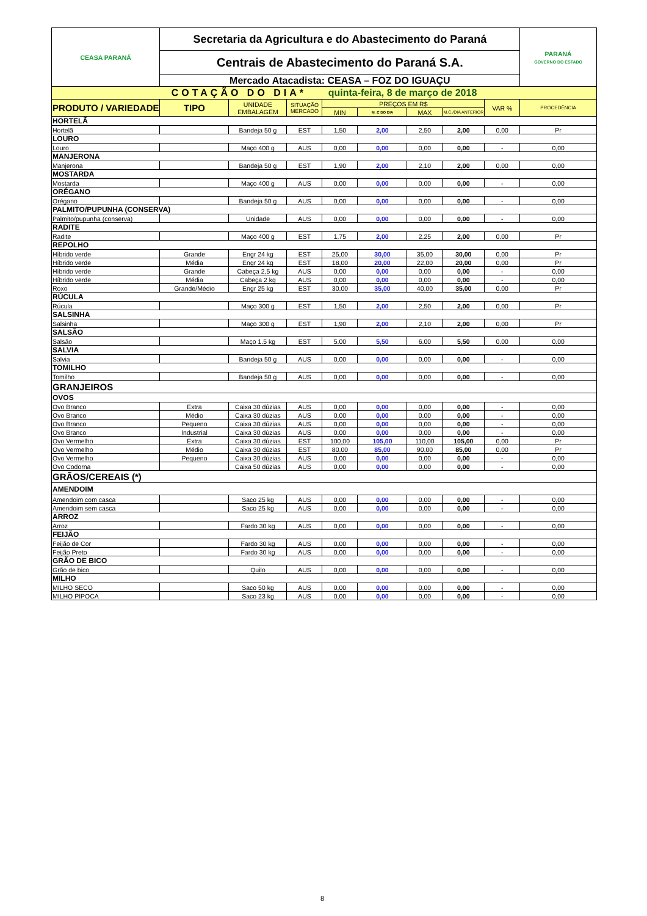| CEASA PARANÁ | Secretaria da Agricultura e do Abastecimento do Paraná | | | | | | | | PARANÁ GOVERNO DO ESTADO |
| | Centrais de Abastecimento do Paraná S.A. | | | | | | | | |
| | Mercado Atacadista: CEASA – FOZ DO IGUAÇU | | | | | | | | |
| COTAÇÃO DO DIA* quinta-feira, 8 de março de 2018 | | | | | | | | | |
| PRODUTO / VARIEDADE | TIPO | UNIDADE EMBALAGEM | SITUAÇÃO MERCADO | PREÇOS EM R$ | | | | VAR % | PROCEDÊNCIA |
| | | | | MIN | M_C DO DIA | MAX | M.C./DIA ANTERIOR | | |
| HORTELÃ | | | | | | | | | |
| Hortelã | | Bandeja 50 g | EST | 1,50 | 2,00 | 2,50 | 2,00 | 0,00 | Pr |
| LOURO | | | | | | | | | |
| Louro | | Maço 400 g | AUS | 0,00 | 0,00 | 0,00 | 0,00 | - | 0,00 |
| MANJERONA | | | | | | | | | |
| Manjerona | | Bandeja 50 g | EST | 1,90 | 2,00 | 2,10 | 2,00 | 0,00 | 0,00 |
| MOSTARDA | | | | | | | | | |
| Mostarda | | Maço 400 g | AUS | 0,00 | 0,00 | 0,00 | 0,00 | - | 0,00 |
| ORÉGANO | | | | | | | | | |
| Orégano | | Bandeja 50 g | AUS | 0,00 | 0,00 | 0,00 | 0,00 | - | 0,00 |
| PALMITO/PUPUNHA (CONSERVA) | | | | | | | | | |
| Palmito/pupunha (conserva) | | Unidade | AUS | 0,00 | 0,00 | 0,00 | 0,00 | - | 0,00 |
| RADITE | | | | | | | | | |
| Radite | | Maço 400 g | EST | 1,75 | 2,00 | 2,25 | 2,00 | 0,00 | Pr |
| REPOLHO | | | | | | | | | |
| Híbrido verde | Grande | Engr 24 kg | EST | 25,00 | 30,00 | 35,00 | 30,00 | 0,00 | Pr |
| Híbrido verde | Média | Engr 24 kg | EST | 18,00 | 20,00 | 22,00 | 20,00 | 0,00 | Pr |
| Híbrido verde | Grande | Cabeça 2,5 kg | AUS | 0,00 | 0,00 | 0,00 | 0,00 | - | 0,00 |
| Híbrido verde | Média | Cabeça 2 kg | AUS | 0,00 | 0,00 | 0,00 | 0,00 | - | 0,00 |
| Roxo | Grande/Médio | Engr 25 kg | EST | 30,00 | 35,00 | 40,00 | 35,00 | 0,00 | Pr |
| RÚCULA | | | | | | | | | |
| Rúcula | | Maço 300 g | EST | 1,50 | 2,00 | 2,50 | 2,00 | 0,00 | Pr |
| SALSINHA | | | | | | | | | |
| Salsinha | | Maço 300 g | EST | 1,90 | 2,00 | 2,10 | 2,00 | 0,00 | Pr |
| SALSÃO | | | | | | | | | |
| Salsão | | Maço 1,5 kg | EST | 5,00 | 5,50 | 6,00 | 5,50 | 0,00 | 0,00 |
| SALVIA | | | | | | | | | |
| Salvia | | Bandeja 50 g | AUS | 0,00 | 0,00 | 0,00 | 0,00 | - | 0,00 |
| TOMILHO | | | | | | | | | |
| Tomilho | | Bandeja 50 g | AUS | 0,00 | 0,00 | 0,00 | 0,00 | - | 0,00 |
| GRANJEIROS | | | | | | | | | |
| OVOS | | | | | | | | | |
| Ovo Branco | Extra | Caixa 30 dúzias | AUS | 0,00 | 0,00 | 0,00 | 0,00 | - | 0,00 |
| Ovo Branco | Médio | Caixa 30 dúzias | AUS | 0,00 | 0,00 | 0,00 | 0,00 | - | 0,00 |
| Ovo Branco | Pequeno | Caixa 30 dúzias | AUS | 0,00 | 0,00 | 0,00 | 0,00 | - | 0,00 |
| Ovo Branco | Industrial | Caixa 30 dúzias | AUS | 0,00 | 0,00 | 0,00 | 0,00 | - | 0,00 |
| Ovo Vermelho | Extra | Caixa 30 dúzias | EST | 100,00 | 105,00 | 110,00 | 105,00 | 0,00 | Pr |
| Ovo Vermelho | Médio | Caixa 30 dúzias | EST | 80,00 | 85,00 | 90,00 | 85,00 | 0,00 | Pr |
| Ovo Vermelho | Pequeno | Caixa 30 dúzias | AUS | 0,00 | 0,00 | 0,00 | 0,00 | - | 0,00 |
| Ovo Codorna | | Caixa 50 dúzias | AUS | 0,00 | 0,00 | 0,00 | 0,00 | - | 0,00 |
| GRÃOS/CEREAIS (*) | | | | | | | | | |
| AMENDOIM | | | | | | | | | |
| Amendoim com casca | | Saco 25 kg | AUS | 0,00 | 0,00 | 0,00 | 0,00 | - | 0,00 |
| Amendoim sem casca | | Saco 25 kg | AUS | 0,00 | 0,00 | 0,00 | 0,00 | - | 0,00 |
| ARROZ | | | | | | | | | |
| Arroz | | Fardo 30 kg | AUS | 0,00 | 0,00 | 0,00 | 0,00 | - | 0,00 |
| FEIJÃO | | | | | | | | | |
| Feijão de Cor | | Fardo 30 kg | AUS | 0,00 | 0,00 | 0,00 | 0,00 | - | 0,00 |
| Feijão Preto | | Fardo 30 kg | AUS | 0,00 | 0,00 | 0,00 | 0,00 | - | 0,00 |
| GRÃO DE BICO | | | | | | | | | |
| Grão de bico | | Quilo | AUS | 0,00 | 0,00 | 0,00 | 0,00 | - | 0,00 |
| MILHO | | | | | | | | | |
| MILHO SECO | | Saco 50 kg | AUS | 0,00 | 0,00 | 0,00 | 0,00 | - | 0,00 |
| MILHO PIPOCA | | Saco 23 kg | AUS | 0,00 | 0,00 | 0,00 | 0,00 | - | 0,00 |
8